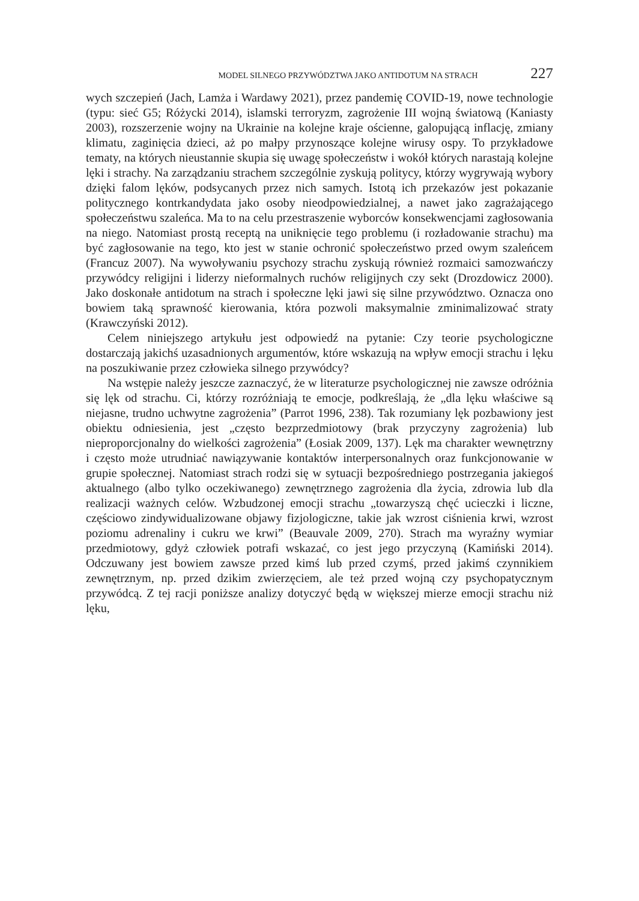MODEL SILNEGO PRZYWÓDZTWA JAKO ANTIDOTUM NA STRACH 227
wych szczepień (Jach, Lamża i Wardawy 2021), przez pandemię COVID-19, nowe technologie (typu: sieć G5; Różycki 2014), islamski terroryzm, zagrożenie III wojną światową (Kaniasty 2003), rozszerzenie wojny na Ukrainie na kolejne kraje ościenne, galopującą inflację, zmiany klimatu, zaginięcia dzieci, aż po małpy przynoszące kolejne wirusy ospy. To przykładowe tematy, na których nieustannie skupia się uwagę społeczeństw i wokół których narastają kolejne lęki i strachy. Na zarządzaniu strachem szczególnie zyskują politycy, którzy wygrywają wybory dzięki falom lęków, podsycanych przez nich samych. Istotą ich przekazów jest pokazanie politycznego kontrkandydata jako osoby nieodpowiedzialnej, a nawet jako zagrażającego społeczeństwu szaleńca. Ma to na celu przestraszenie wyborców konsekwencjami zagłosowania na niego. Natomiast prostą receptą na uniknięcie tego problemu (i rozładowanie strachu) ma być zagłosowanie na tego, kto jest w stanie ochronić społeczeństwo przed owym szaleńcem (Francuz 2007). Na wywoływaniu psychozy strachu zyskują również rozmaici samozwańczy przywódcy religijni i liderzy nieformalnych ruchów religijnych czy sekt (Drozdowicz 2000). Jako doskonałe antidotum na strach i społeczne lęki jawi się silne przywództwo. Oznacza ono bowiem taką sprawność kierowania, która pozwoli maksymalnie zminimalizować straty (Krawczyński 2012).
Celem niniejszego artykułu jest odpowiedź na pytanie: Czy teorie psychologiczne dostarczają jakichś uzasadnionych argumentów, które wskazują na wpływ emocji strachu i lęku na poszukiwanie przez człowieka silnego przywódcy?
Na wstępie należy jeszcze zaznaczyć, że w literaturze psychologicznej nie zawsze odróżnia się lęk od strachu. Ci, którzy rozróżniają te emocje, podkreślają, że „dla lęku właściwe są niejasne, trudno uchwytne zagrożenia” (Parrot 1996, 238). Tak rozumiany lęk pozbawiony jest obiektu odniesienia, jest „często bezprzedmiotowy (brak przyczyny zagrożenia) lub nieproporcjonalny do wielkości zagrożenia” (Łosiak 2009, 137). Lęk ma charakter wewnętrzny i często może utrudniać nawiązywanie kontaktów interpersonalnych oraz funkcjonowanie w grupie społecznej. Natomiast strach rodzi się w sytuacji bezpośredniego postrzegania jakiegoś aktualnego (albo tylko oczekiwanego) zewnętrznego zagrożenia dla życia, zdrowia lub dla realizacji ważnych celów. Wzbudzonej emocji strachu „towarzyszą chęć ucieczki i liczne, częściowo zindywidualizowane objawy fizjologiczne, takie jak wzrost ciśnienia krwi, wzrost poziomu adrenaliny i cukru we krwi” (Beauvale 2009, 270). Strach ma wyraźny wymiar przedmiotowy, gdyż człowiek potrafi wskazać, co jest jego przyczyną (Kamiński 2014). Odczuwany jest bowiem zawsze przed kimś lub przed czymś, przed jakimś czynnikiem zewnętrznym, np. przed dzikim zwierzęciem, ale też przed wojną czy psychopatycznym przywódcą. Z tej racji poniższe analizy dotyczyć będą w większej mierze emocji strachu niż lęku,